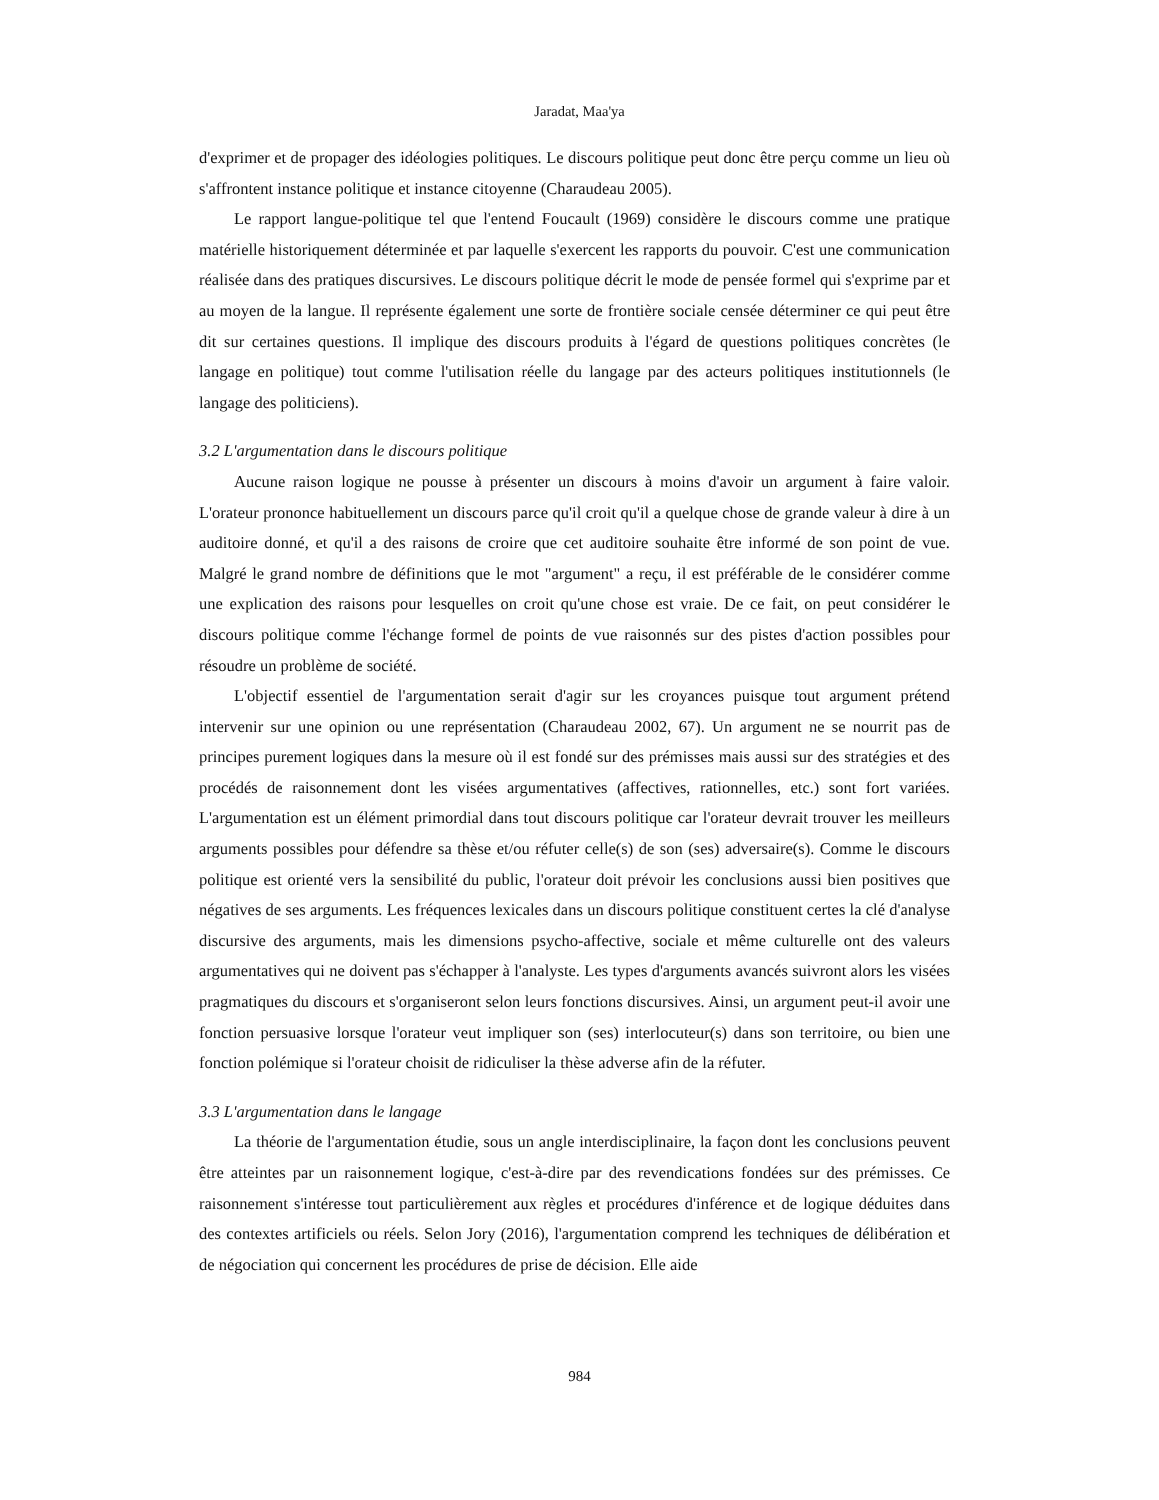Jaradat, Maa'ya
d'exprimer et de propager des idéologies politiques. Le discours politique peut donc être perçu comme un lieu où s'affrontent instance politique et instance citoyenne (Charaudeau 2005).
Le rapport langue-politique tel que l'entend Foucault (1969) considère le discours comme une pratique matérielle historiquement déterminée et par laquelle s'exercent les rapports du pouvoir. C'est une communication réalisée dans des pratiques discursives. Le discours politique décrit le mode de pensée formel qui s'exprime par et au moyen de la langue. Il représente également une sorte de frontière sociale censée déterminer ce qui peut être dit sur certaines questions. Il implique des discours produits à l'égard de questions politiques concrètes (le langage en politique) tout comme l'utilisation réelle du langage par des acteurs politiques institutionnels (le langage des politiciens).
3.2 L'argumentation dans le discours politique
Aucune raison logique ne pousse à présenter un discours à moins d'avoir un argument à faire valoir. L'orateur prononce habituellement un discours parce qu'il croit qu'il a quelque chose de grande valeur à dire à un auditoire donné, et qu'il a des raisons de croire que cet auditoire souhaite être informé de son point de vue. Malgré le grand nombre de définitions que le mot "argument" a reçu, il est préférable de le considérer comme une explication des raisons pour lesquelles on croit qu'une chose est vraie. De ce fait, on peut considérer le discours politique comme l'échange formel de points de vue raisonnés sur des pistes d'action possibles pour résoudre un problème de société.
L'objectif essentiel de l'argumentation serait d'agir sur les croyances puisque tout argument prétend intervenir sur une opinion ou une représentation (Charaudeau 2002, 67). Un argument ne se nourrit pas de principes purement logiques dans la mesure où il est fondé sur des prémisses mais aussi sur des stratégies et des procédés de raisonnement dont les visées argumentatives (affectives, rationnelles, etc.) sont fort variées. L'argumentation est un élément primordial dans tout discours politique car l'orateur devrait trouver les meilleurs arguments possibles pour défendre sa thèse et/ou réfuter celle(s) de son (ses) adversaire(s). Comme le discours politique est orienté vers la sensibilité du public, l'orateur doit prévoir les conclusions aussi bien positives que négatives de ses arguments. Les fréquences lexicales dans un discours politique constituent certes la clé d'analyse discursive des arguments, mais les dimensions psycho-affective, sociale et même culturelle ont des valeurs argumentatives qui ne doivent pas s'échapper à l'analyste. Les types d'arguments avancés suivront alors les visées pragmatiques du discours et s'organiseront selon leurs fonctions discursives. Ainsi, un argument peut-il avoir une fonction persuasive lorsque l'orateur veut impliquer son (ses) interlocuteur(s) dans son territoire, ou bien une fonction polémique si l'orateur choisit de ridiculiser la thèse adverse afin de la réfuter.
3.3 L'argumentation dans le langage
La théorie de l'argumentation étudie, sous un angle interdisciplinaire, la façon dont les conclusions peuvent être atteintes par un raisonnement logique, c'est-à-dire par des revendications fondées sur des prémisses. Ce raisonnement s'intéresse tout particulièrement aux règles et procédures d'inférence et de logique déduites dans des contextes artificiels ou réels. Selon Jory (2016), l'argumentation comprend les techniques de délibération et de négociation qui concernent les procédures de prise de décision. Elle aide
984